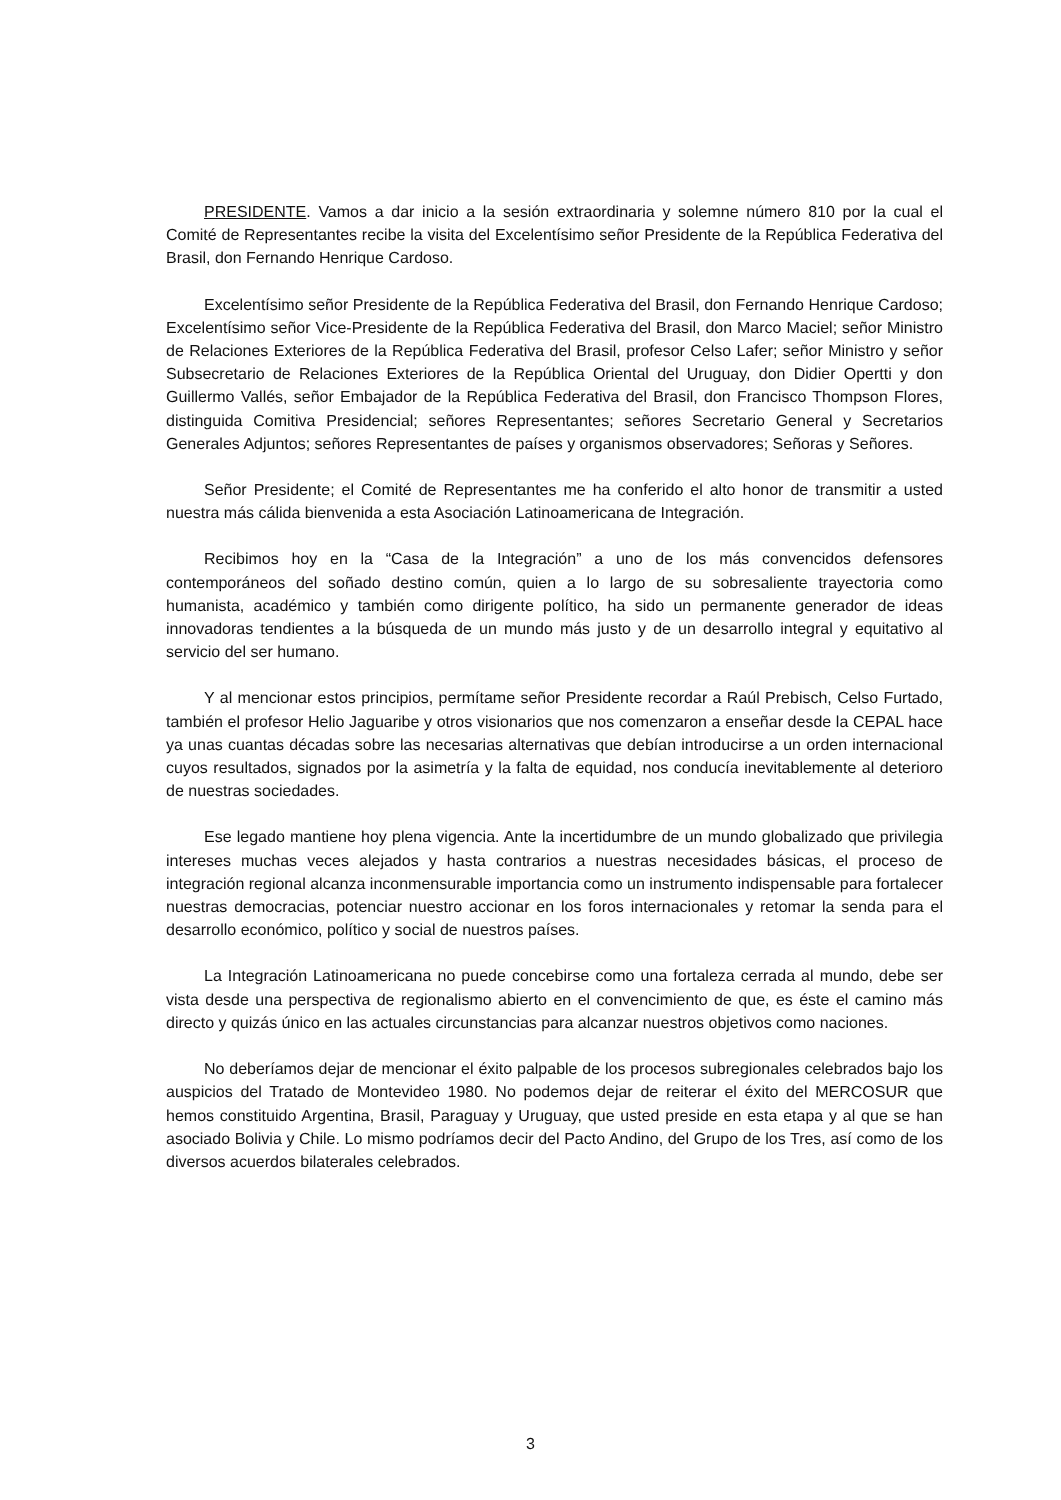PRESIDENTE. Vamos a dar inicio a la sesión extraordinaria y solemne número 810 por la cual el Comité de Representantes recibe la visita del Excelentísimo señor Presidente de la República Federativa del Brasil, don Fernando Henrique Cardoso.
Excelentísimo señor Presidente de la República Federativa del Brasil, don Fernando Henrique Cardoso; Excelentísimo señor Vice-Presidente de la República Federativa del Brasil, don Marco Maciel; señor Ministro de Relaciones Exteriores de la República Federativa del Brasil, profesor Celso Lafer; señor Ministro y señor Subsecretario de Relaciones Exteriores de la República Oriental del Uruguay, don Didier Opertti y don Guillermo Vallés, señor Embajador de la República Federativa del Brasil, don Francisco Thompson Flores, distinguida Comitiva Presidencial; señores Representantes; señores Secretario General y Secretarios Generales Adjuntos; señores Representantes de países y organismos observadores; Señoras y Señores.
Señor Presidente; el Comité de Representantes me ha conferido el alto honor de transmitir a usted nuestra más cálida bienvenida a esta Asociación Latinoamericana de Integración.
Recibimos hoy en la “Casa de la Integración” a uno de los más convencidos defensores contemporáneos del soñado destino común, quien a lo largo de su sobresaliente trayectoria como humanista, académico y también como dirigente político, ha sido un permanente generador de ideas innovadoras tendientes a la búsqueda de un mundo más justo y de un desarrollo integral y equitativo al servicio del ser humano.
Y al mencionar estos principios, permítame señor Presidente recordar a Raúl Prebisch, Celso Furtado, también el profesor Helio Jaguaribe y otros visionarios que nos comenzaron a enseñar desde la CEPAL hace ya unas cuantas décadas sobre las necesarias alternativas que debían introducirse a un orden internacional cuyos resultados, signados por la asimetría y la falta de equidad, nos conducía inevitablemente al deterioro de nuestras sociedades.
Ese legado mantiene hoy plena vigencia. Ante la incertidumbre de un mundo globalizado que privilegia intereses muchas veces alejados y hasta contrarios a nuestras necesidades básicas, el proceso de integración regional alcanza inconmensurable importancia como un instrumento indispensable para fortalecer nuestras democracias, potenciar nuestro accionar en los foros internacionales y retomar la senda para el desarrollo económico, político y social de nuestros países.
La Integración Latinoamericana no puede concebirse como una fortaleza cerrada al mundo, debe ser vista desde una perspectiva de regionalismo abierto en el convencimiento de que, es éste el camino más directo y quizás único en las actuales circunstancias para alcanzar nuestros objetivos como naciones.
No deberíamos dejar de mencionar el éxito palpable de los procesos subregionales celebrados bajo los auspicios del Tratado de Montevideo 1980. No podemos dejar de reiterar el éxito del MERCOSUR que hemos constituido Argentina, Brasil, Paraguay y Uruguay, que usted preside en esta etapa y al que se han asociado Bolivia y Chile. Lo mismo podríamos decir del Pacto Andino, del Grupo de los Tres, así como de los diversos acuerdos bilaterales celebrados.
3